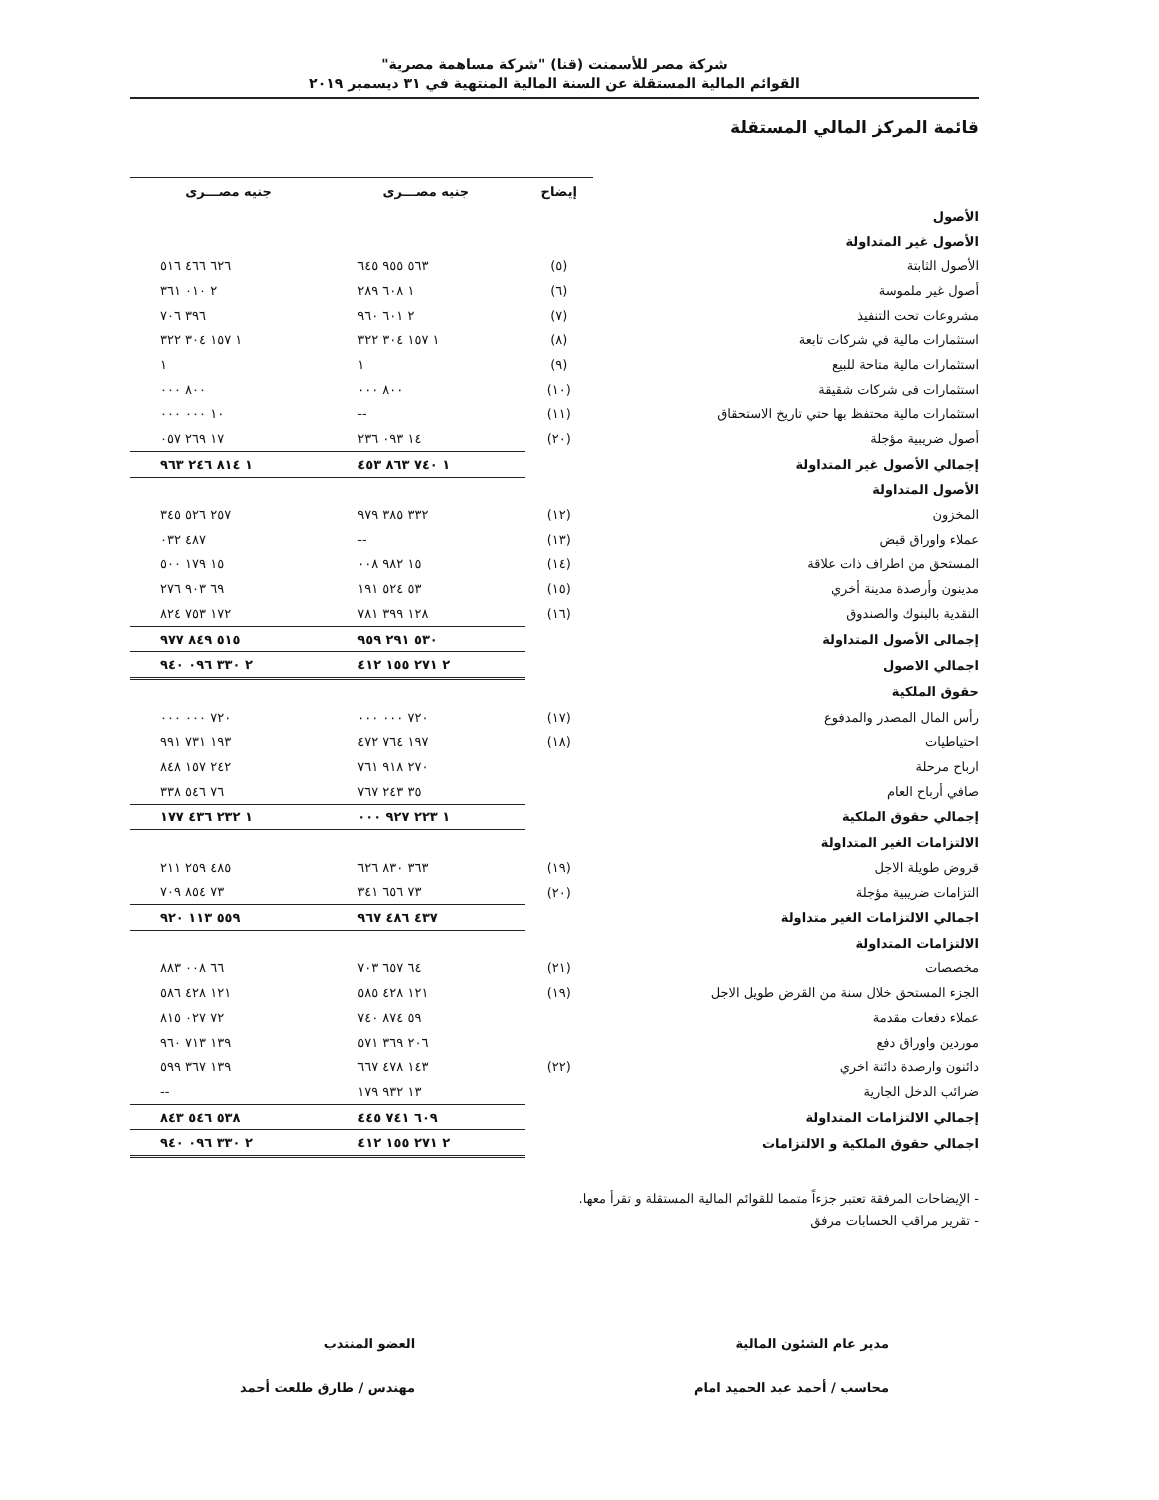شركة مصر للأسمنت (قنا) "شركة مساهمة مصرية"
القوائم المالية المستقلة عن السنة المالية المنتهية في ٣١ ديسمبر ٢٠١٩
قائمة المركز المالي المستقلة
| | إيضاح | جنيه مصـــرى | جنيه مصـــرى |
| الأصول | | | |
| الأصول غير المتداولة | | | |
| الأصول الثابتة | (٥) | ٥٦٣ ٩٥٥ ٦٤٥ | ٦٢٦ ٤٦٦ ٥١٦ |
| أصول غير ملموسة | (٦) | ١ ٦٠٨ ٢٨٩ | ٢ ٠١٠ ٣٦١ |
| مشروعات تحت التنفيذ | (٧) | ٢ ٦٠١ ٩٦٠ | ٣٩٦ ٧٠٦ |
| استثمارات مالية في شركات تابعة | (٨) | ١ ١٥٧ ٣٠٤ ٣٢٢ | ١ ١٥٧ ٣٠٤ ٣٢٢ |
| استثمارات مالية متاحة للبيع | (٩) | ١ | ١ |
| استثمارات فى شركات شقيقة | (١٠) | ٨٠٠ ٠٠٠ | ٨٠٠ ٠٠٠ |
| استثمارات مالية محتفظ بها حتي تاريخ الاستحقاق | (١١) | -- | ١٠ ٠٠٠ ٠٠٠ |
| أصول ضريبية مؤجلة | (٢٠) | ١٤ ٠٩٣ ٢٣٦ | ١٧ ٢٦٩ ٠٥٧ |
| إجمالي الأصول غير المتداولة | | ١ ٧٤٠ ٨٦٣ ٤٥٣ | ١ ٨١٤ ٢٤٦ ٩٦٣ |
| الأصول المتداولة | | | |
| المخزون | (١٢) | ٣٣٢ ٣٨٥ ٩٧٩ | ٢٥٧ ٥٢٦ ٣٤٥ |
| عملاء واوراق قبض | (١٣) | -- | ٤٨٧ ٠٣٢ |
| المستحق من اطراف ذات علاقة | (١٤) | ١٥ ٩٨٢ ٠٠٨ | ١٥ ١٧٩ ٥٠٠ |
| مدينون وأرصدة مدينة أخري | (١٥) | ٥٣ ٥٢٤ ١٩١ | ٦٩ ٩٠٣ ٢٧٦ |
| النقدية بالبنوك والصندوق | (١٦) | ١٢٨ ٣٩٩ ٧٨١ | ١٧٢ ٧٥٣ ٨٢٤ |
| إجمالى الأصول المتداولة | | ٥٣٠ ٢٩١ ٩٥٩ | ٥١٥ ٨٤٩ ٩٧٧ |
| اجمالي الاصول | | ٢ ٢٧١ ١٥٥ ٤١٢ | ٢ ٣٣٠ ٠٩٦ ٩٤٠ |
| حقوق الملكية | | | |
| رأس المال المصدر والمدفوع | (١٧) | ٧٢٠ ٠٠٠ ٠٠٠ | ٧٢٠ ٠٠٠ ٠٠٠ |
| احتياطيات | (١٨) | ١٩٧ ٧٦٤ ٤٧٢ | ١٩٣ ٧٣١ ٩٩١ |
| ارباح مرحلة | | ٢٧٠ ٩١٨ ٧٦١ | ٢٤٢ ١٥٧ ٨٤٨ |
| صافي أرباح العام | | ٣٥ ٢٤٣ ٧٦٧ | ٧٦ ٥٤٦ ٣٣٨ |
| إجمالي حقوق الملكية | | ١ ٢٢٣ ٩٢٧ ٠٠٠ | ١ ٢٣٢ ٤٣٦ ١٧٧ |
| الالتزامات الغير المتداولة | | | |
| قروض طويلة الاجل | (١٩) | ٣٦٣ ٨٣٠ ٦٢٦ | ٤٨٥ ٢٥٩ ٢١١ |
| التزامات ضريبية مؤجلة | (٢٠) | ٧٣ ٦٥٦ ٣٤١ | ٧٣ ٨٥٤ ٧٠٩ |
| اجمالي الالتزامات الغير متداولة | | ٤٣٧ ٤٨٦ ٩٦٧ | ٥٥٩ ١١٣ ٩٢٠ |
| الالتزامات المتداولة | | | |
| مخصصات | (٢١) | ٦٤ ٦٥٧ ٧٠٣ | ٦٦ ٠٠٨ ٨٨٣ |
| الجزء المستحق خلال سنة من القرض طويل الاجل | (١٩) | ١٢١ ٤٢٨ ٥٨٥ | ١٢١ ٤٢٨ ٥٨٦ |
| عملاء دفعات مقدمة | | ٥٩ ٨٧٤ ٧٤٠ | ٧٢ ٠٢٧ ٨١٥ |
| موردين واوراق دفع | | ٢٠٦ ٣٦٩ ٥٧١ | ١٣٩ ٧١٣ ٩٦٠ |
| دائنون وارصدة دائنة اخري | (٢٢) | ١٤٣ ٤٧٨ ٦٦٧ | ١٣٩ ٣٦٧ ٥٩٩ |
| ضرائب الدخل الجارية | | ١٣ ٩٣٢ ١٧٩ | -- |
| إجمالي الالتزامات المتداولة | | ٦٠٩ ٧٤١ ٤٤٥ | ٥٣٨ ٥٤٦ ٨٤٣ |
| اجمالي حقوق الملكية و الالتزامات | | ٢ ٢٧١ ١٥٥ ٤١٢ | ٢ ٣٣٠ ٠٩٦ ٩٤٠ |
- الإيضاحات المرفقة تعتبر جزءاً متمما للقوائم المالية المستقلة و تقرأ معها.
- تقرير مراقب الحسابات مرفق
مدير عام الشئون المالية
محاسب / أحمد عبد الحميد امام
العضو المنتدب
مهندس / طارق طلعت أحمد